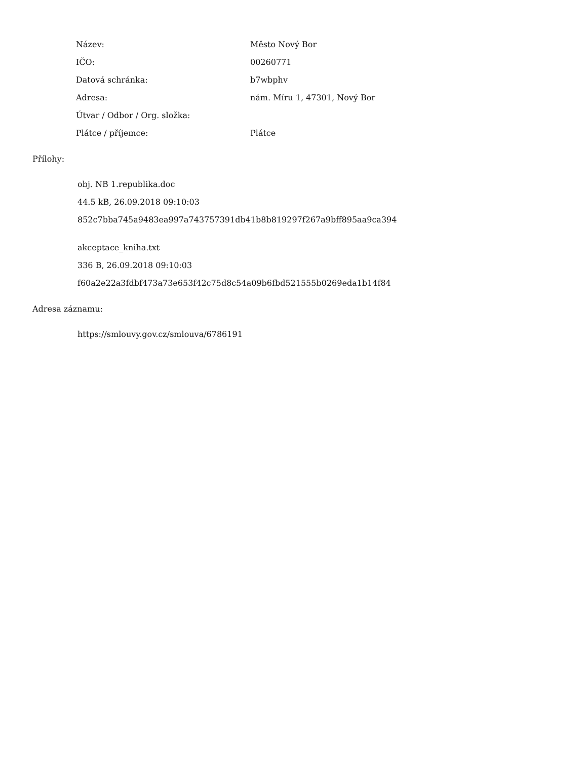| Název: | Město Nový Bor |
| IČO: | 00260771 |
| Datová schránka: | b7wbphv |
| Adresa: | nám. Míru 1, 47301, Nový Bor |
| Útvar / Odbor / Org. složka: | |
| Plátce / příjemce: | Plátce |
Přílohy:
obj. NB 1.republika.doc
44.5 kB, 26.09.2018 09:10:03
852c7bba745a9483ea997a743757391db41b8b819297f267a9bff895aa9ca394
akceptace_kniha.txt
336 B, 26.09.2018 09:10:03
f60a2e22a3fdbf473a73e653f42c75d8c54a09b6fbd521555b0269eda1b14f84
Adresa záznamu:
https://smlouvy.gov.cz/smlouva/6786191